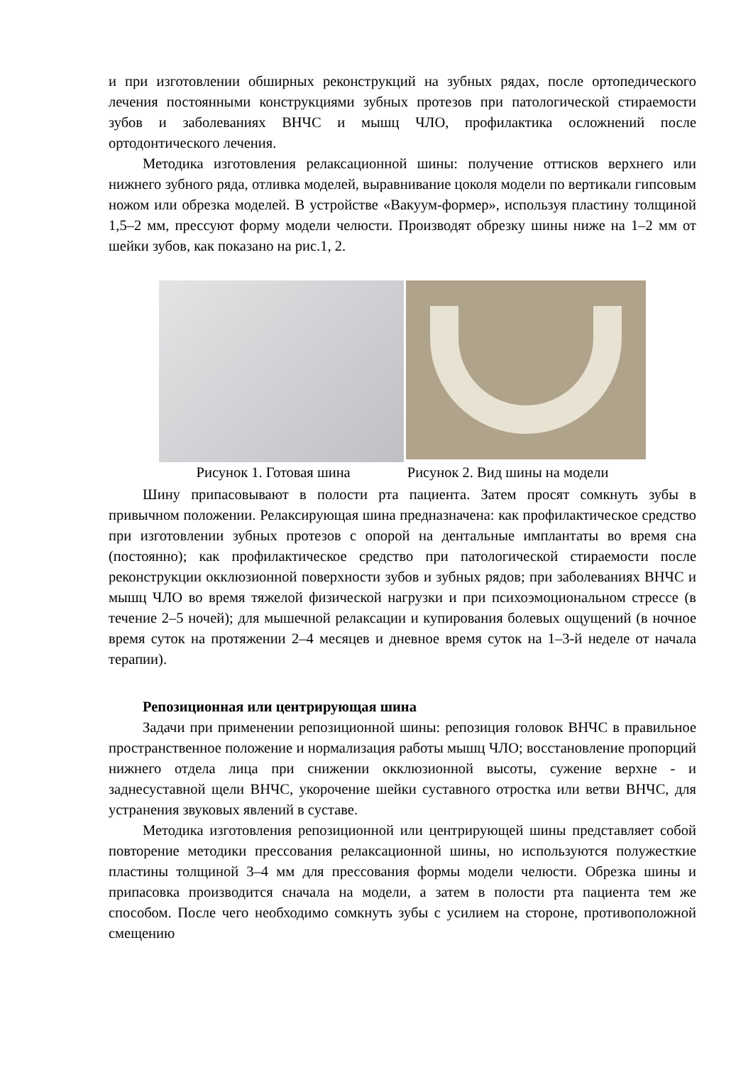и при изготовлении обширных реконструкций на зубных рядах, после ортопедического лечения постоянными конструкциями зубных протезов при патологической стираемости зубов и заболеваниях ВНЧС и мышц ЧЛО, профилактика осложнений после ортодонтического лечения.
Методика изготовления релаксационной шины: получение оттисков верхнего или нижнего зубного ряда, отливка моделей, выравнивание цоколя модели по вертикали гипсовым ножом или обрезка моделей. В устройстве «Вакуум-формер», используя пластину толщиной 1,5–2 мм, прессуют форму модели челюсти. Производят обрезку шины ниже на 1–2 мм от шейки зубов, как показано на рис.1, 2.
Рисунок 1. Готовая шина Рисунок 2. Вид шины на модели
Шину припасовывают в полости рта пациента. Затем просят сомкнуть зубы в привычном положении. Релаксирующая шина предназначена: как профилактическое средство при изготовлении зубных протезов с опорой на дентальные имплантаты во время сна (постоянно); как профилактическое средство при патологической стираемости после реконструкции окклюзионной поверхности зубов и зубных рядов; при заболеваниях ВНЧС и мышц ЧЛО во время тяжелой физической нагрузки и при психоэмоциональном стрессе (в течение 2–5 ночей); для мышечной релаксации и купирования болевых ощущений (в ночное время суток на протяжении 2–4 месяцев и дневное время суток на 1–3-й неделе от начала терапии).
Репозиционная или центрирующая шина
Задачи при применении репозиционной шины: репозиция головок ВНЧС в правильное пространственное положение и нормализация работы мышц ЧЛО; восстановление пропорций нижнего отдела лица при снижении окклюзионной высоты, сужение верхне - и заднесуставной щели ВНЧС, укорочение шейки суставного отростка или ветви ВНЧС, для устранения звуковых явлений в суставе.
Методика изготовления репозиционной или центрирующей шины представляет собой повторение методики прессования релаксационной шины, но используются полужесткие пластины толщиной 3–4 мм для прессования формы модели челюсти. Обрезка шины и припасовка производится сначала на модели, а затем в полости рта пациента тем же способом. После чего необходимо сомкнуть зубы с усилием на стороне, противоположной смещению